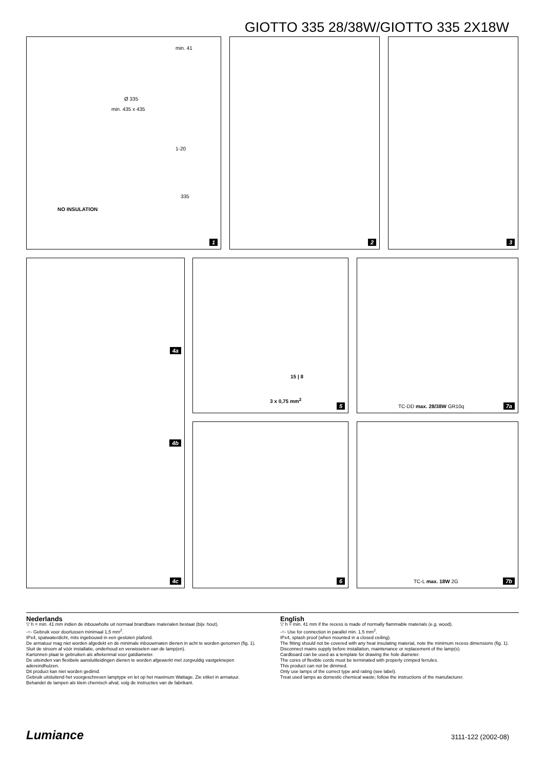GIOTTO 335 28/38W/GIOTTO 335 2X18W
min. 41
Ø 335
min. 435 x 435
1-20
335
NO INSULATION
1
2 3
4a
4b
4c
15 | 8
3 x 0,75 mm<sup>2</sup>
5
TC-DD max. 28/38W GR10q 7a
6 TC-L max. 18W 2G 7b
Nederlands
▽ h = min. 41 mm indien de inbouwholte uit normaal brandbare materialen bestaat (bijv. hout).
-○- Gebruik voor doorlussen minimaal 1,5 mm<sup>2</sup>.
IPx4, spatwaterdicht, mits ingebouwd in een gesloten plafond.
De armatuur mag niet worden afgedekt en de minimale inbouwmaten dienen in acht te worden genomen (fig. 1).
Sluit de stroom af vóór installatie, onderhoud en verwisselen van de lamp(en).
Kartonnen plaat te gebruiken als aftekenmal voor gatdiameter.
De uiteinden van flexibele aansluitleidingen dienen te worden afgewerkt met zorgvuldig vastgeknepen adereindhulzen.
Dit product kan niet worden gedimd.
Gebruik uitsluitend het voorgeschreven lamptype en let op het maximum Wattage. Zie etiket in armatuur.
Behandel de lampen als klein chemisch afval; volg de instructies van de fabrikant.
English
▽ h = min. 41 mm if the recess is made of normally flammable materials (e.g. wood).
-○- Use for connection in parallel min. 1.5 mm<sup>2</sup>.
IPx4, splash proof (when mounted in a closed ceiling).
The fitting should not be covered with any heat insulating material, note the minimum recess dimensions (fig. 1).
Disconnect mains supply before installation, maintenance or replacement of the lamp(s).
Cardboard can be used as a template for drawing the hole diameter.
The cores of flexible cords must be terminated with properly crimped ferrules.
This product can not be dimmed.
Only use lamps of the correct type and rating (see label).
Treat used lamps as domestic chemical waste; follow the instructions of the manufacturer.
Lumiance 3111-122 (2002-08)